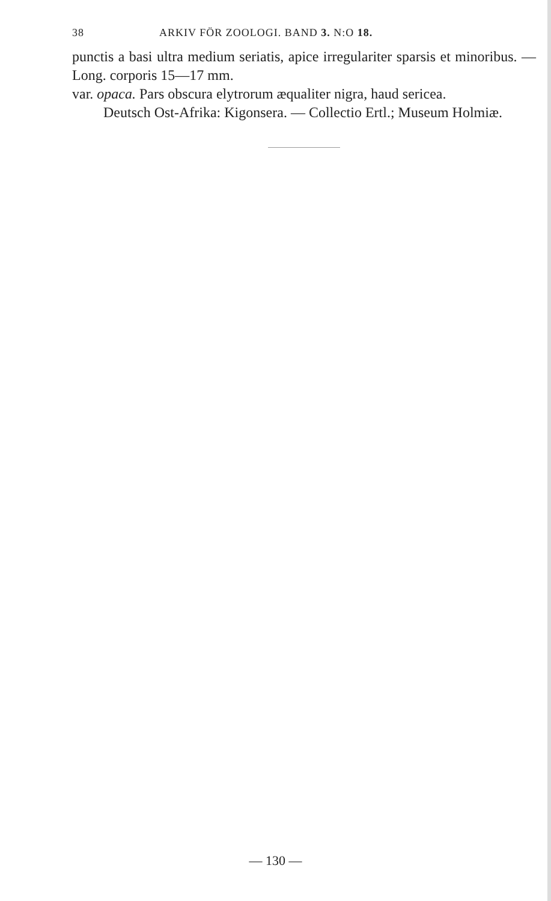38 ARKIV FÖR ZOOLOGI. BAND 3. N:O 18.
punctis a basi ultra medium seriatis, apice irregulariter sparsis et minoribus. — Long. corporis 15—17 mm.
var. opaca. Pars obscura elytrorum æqualiter nigra, haud sericea.
Deutsch Ost-Afrika: Kigonsera. — Collectio Ertl.; Museum Holmiæ.
— 130 —